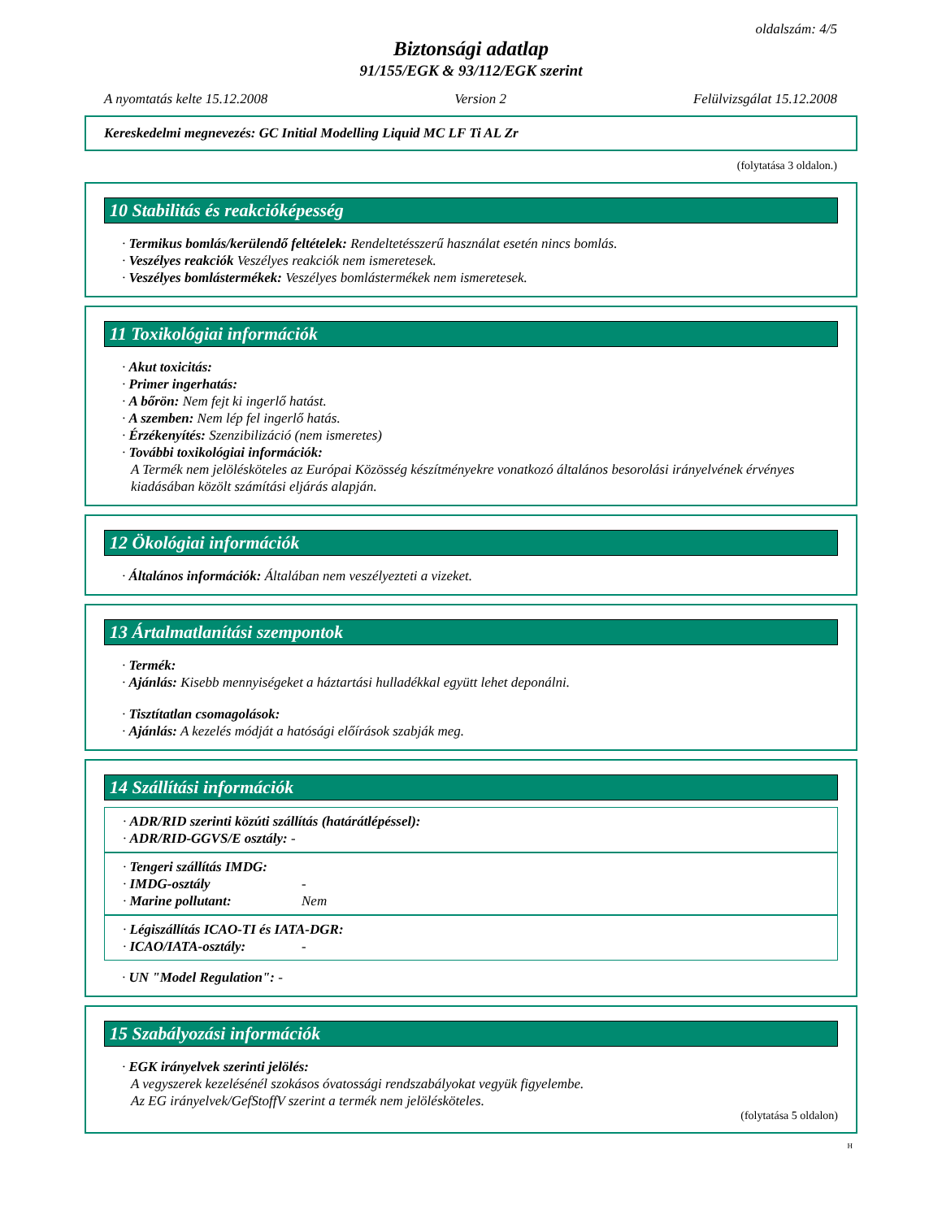oldalszám: 4/5
Biztonsági adatlap
91/155/EGK & 93/112/EGK szerint
A nyomtatás kelte 15.12.2008 Version 2 Felülvizsgálat 15.12.2008
Kereskedelmi megnevezés: GC Initial Modelling Liquid MC LF Ti AL Zr
(folytatása 3 oldalon.)
10 Stabilitás és reakcióképesség
· Termikus bomlás/kerülendő feltételek: Rendeltetésszerű használat esetén nincs bomlás.
· Veszélyes reakciók Veszélyes reakciók nem ismeretesek.
· Veszélyes bomlástermékek: Veszélyes bomlástermékek nem ismeretesek.
11 Toxikológiai információk
· Akut toxicitás:
· Primer ingerhatás:
· A bőrön: Nem fejt ki ingerlő hatást.
· A szemben: Nem lép fel ingerlő hatás.
· Érzékenyítés: Szenzibilizáció (nem ismeretes)
· További toxikológiai információk:
A Termék nem jelölésköteles az Európai Közösség készítményekre vonatkozó általános besorolási irányelvének érvényes kiadásában közölt számítási eljárás alapján.
12 Ökológiai információk
· Általános információk: Általában nem veszélyezteti a vizeket.
13 Ártalmatlanítási szempontok
· Termék:
· Ajánlás: Kisebb mennyiségeket a háztartási hulladékkal együtt lehet deponálni.
· Tisztítatlan csomagolások:
· Ajánlás: A kezelés módját a hatósági előírások szabják meg.
14 Szállítási információk
· ADR/RID szerinti közúti szállítás (határátlépéssel):
· ADR/RID-GGVS/E osztály: -
· Tengeri szállítás IMDG:
· IMDG-osztály -
· Marine pollutant: Nem
· Légiszállítás ICAO-TI és IATA-DGR:
· ICAO/IATA-osztály: -
· UN "Model Regulation": -
15 Szabályozási információk
· EGK irányelvek szerinti jelölés:
A vegyszerek kezelésénél szokásos óvatossági rendszabályokat vegyük figyelembe.
Az EG irányelvek/GefStoffV szerint a termék nem jelölésköteles.
(folytatása 5 oldalon)
H